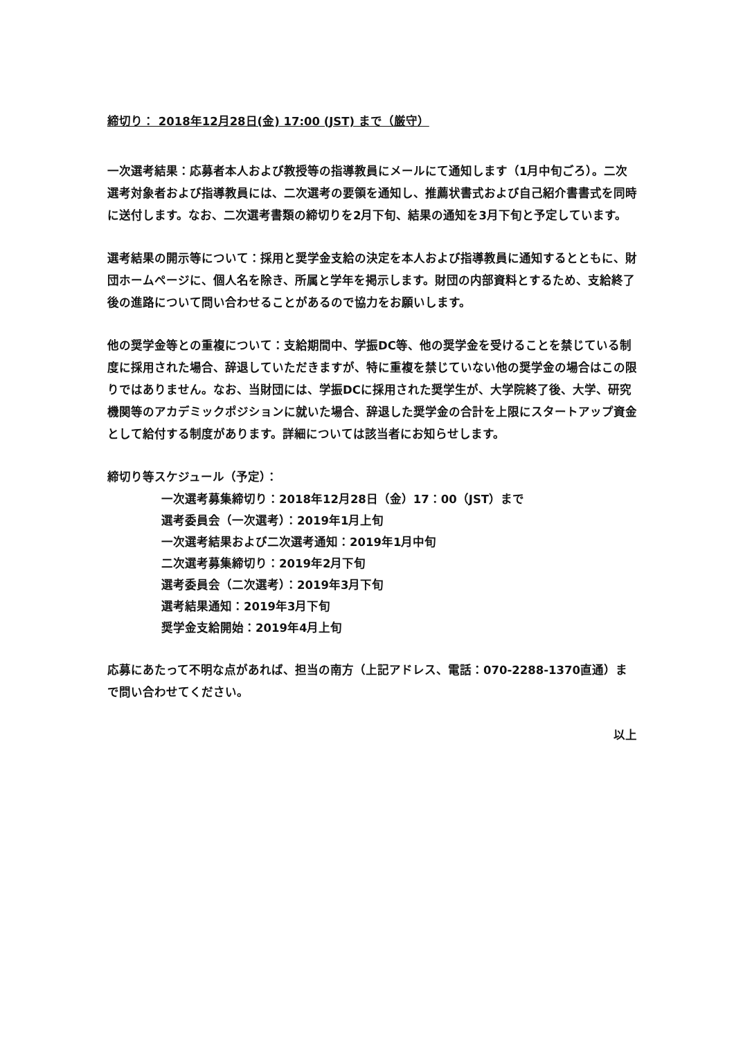締切り： 2018年12月28日(金) 17:00 (JST) まで（厳守）
一次選考結果：応募者本人および教授等の指導教員にメールにて通知します（1月中旬ごろ）。二次選考対象者および指導教員には、二次選考の要領を通知し、推薦状書式および自己紹介書書式を同時に送付します。なお、二次選考書類の締切りを2月下旬、結果の通知を3月下旬と予定しています。
選考結果の開示等について：採用と奨学金支給の決定を本人および指導教員に通知するとともに、財団ホームページに、個人名を除き、所属と学年を掲示します。財団の内部資料とするため、支給終了後の進路について問い合わせることがあるので協力をお願いします。
他の奨学金等との重複について：支給期間中、学振DC等、他の奨学金を受けることを禁じている制度に採用された場合、辞退していただきますが、特に重複を禁じていない他の奨学金の場合はこの限りではありません。なお、当財団には、学振DCに採用された奨学生が、大学院終了後、大学、研究機関等のアカデミックポジションに就いた場合、辞退した奨学金の合計を上限にスタートアップ資金として給付する制度があります。詳細については該当者にお知らせします。
締切り等スケジュール（予定）：
一次選考募集締切り：2018年12月28日（金）17：00（JST）まで
選考委員会（一次選考）：2019年1月上旬
一次選考結果および二次選考通知：2019年1月中旬
二次選考募集締切り：2019年2月下旬
選考委員会（二次選考）：2019年3月下旬
選考結果通知：2019年3月下旬
奨学金支給開始：2019年4月上旬
応募にあたって不明な点があれば、担当の南方（上記アドレス、電話：070-2288-1370直通）まで問い合わせてください。
以上